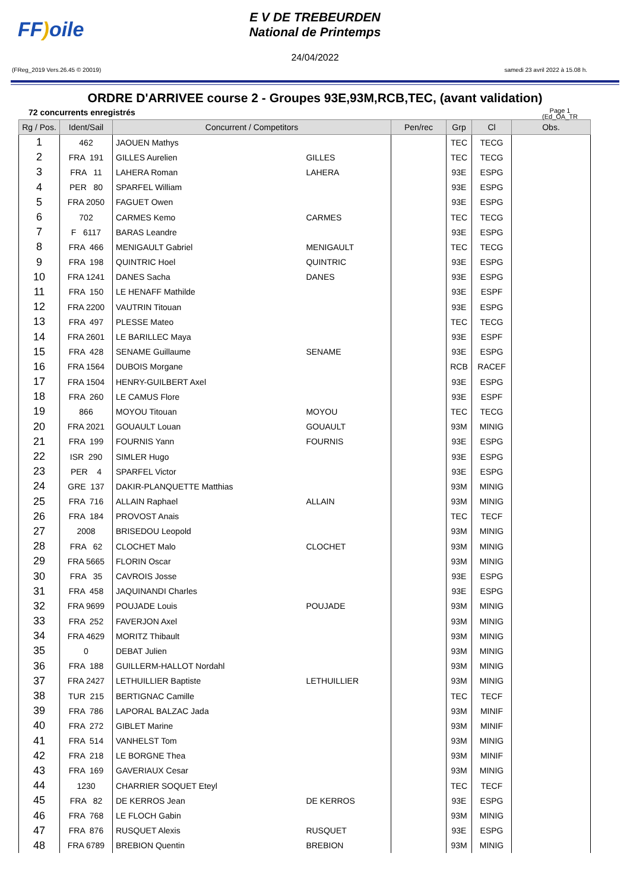FF) oile
E V DE TREBEURDEN
National de Printemps
24/04/2022
(FReg_2019 Vers.26.45 © 20019) samedi 23 avril 2022 à 15.08 h.
ORDRE D'ARRIVEE course 2 - Groupes 93E,93M,RCB,TEC, (avant validation)
72 concurrents enregistrés Page 1
(Ed_OA_TR
| Rg / Pos. | Ident/Sail | Concurrent / Competitors | | Pen/rec | Grp | Cl | Obs. |
| --- | --- | --- | --- | --- | --- | --- | --- |
| 1 | 462 | JAOUEN Mathys | | | TEC | TECG | |
| 2 | FRA 191 | GILLES Aurelien | GILLES | | TEC | TECG | |
| 3 | FRA 11 | LAHERA Roman | LAHERA | | 93E | ESPG | |
| 4 | PER 80 | SPARFEL William | | | 93E | ESPG | |
| 5 | FRA 2050 | FAGUET Owen | | | 93E | ESPG | |
| 6 | 702 | CARMES Kemo | CARMES | | TEC | TECG | |
| 7 | F 6117 | BARAS Leandre | | | 93E | ESPG | |
| 8 | FRA 466 | MENIGAULT Gabriel | MENIGAULT | | TEC | TECG | |
| 9 | FRA 198 | QUINTRIC Hoel | QUINTRIC | | 93E | ESPG | |
| 10 | FRA 1241 | DANES Sacha | DANES | | 93E | ESPG | |
| 11 | FRA 150 | LE HENAFF Mathilde | | | 93E | ESPF | |
| 12 | FRA 2200 | VAUTRIN Titouan | | | 93E | ESPG | |
| 13 | FRA 497 | PLESSE Mateo | | | TEC | TECG | |
| 14 | FRA 2601 | LE BARILLEC Maya | | | 93E | ESPF | |
| 15 | FRA 428 | SENAME Guillaume | SENAME | | 93E | ESPG | |
| 16 | FRA 1564 | DUBOIS Morgane | | | RCB | RACEF | |
| 17 | FRA 1504 | HENRY-GUILBERT Axel | | | 93E | ESPG | |
| 18 | FRA 260 | LE CAMUS Flore | | | 93E | ESPF | |
| 19 | 866 | MOYOU Titouan | MOYOU | | TEC | TECG | |
| 20 | FRA 2021 | GOUAULT Louan | GOUAULT | | 93M | MINIG | |
| 21 | FRA 199 | FOURNIS Yann | FOURNIS | | 93E | ESPG | |
| 22 | ISR 290 | SIMLER Hugo | | | 93E | ESPG | |
| 23 | PER 4 | SPARFEL Victor | | | 93E | ESPG | |
| 24 | GRE 137 | DAKIR-PLANQUETTE Matthias | | | 93M | MINIG | |
| 25 | FRA 716 | ALLAIN Raphael | ALLAIN | | 93M | MINIG | |
| 26 | FRA 184 | PROVOST Anais | | | TEC | TECF | |
| 27 | 2008 | BRISEDOU Leopold | | | 93M | MINIG | |
| 28 | FRA 62 | CLOCHET Malo | CLOCHET | | 93M | MINIG | |
| 29 | FRA 5665 | FLORIN Oscar | | | 93M | MINIG | |
| 30 | FRA 35 | CAVROIS Josse | | | 93E | ESPG | |
| 31 | FRA 458 | JAQUINANDI Charles | | | 93E | ESPG | |
| 32 | FRA 9699 | POUJADE Louis | POUJADE | | 93M | MINIG | |
| 33 | FRA 252 | FAVERJON Axel | | | 93M | MINIG | |
| 34 | FRA 4629 | MORITZ Thibault | | | 93M | MINIG | |
| 35 | 0 | DEBAT Julien | | | 93M | MINIG | |
| 36 | FRA 188 | GUILLERM-HALLOT Nordahl | | | 93M | MINIG | |
| 37 | FRA 2427 | LETHUILLIER Baptiste | LETHUILLIER | | 93M | MINIG | |
| 38 | TUR 215 | BERTIGNAC Camille | | | TEC | TECF | |
| 39 | FRA 786 | LAPORAL BALZAC Jada | | | 93M | MINIF | |
| 40 | FRA 272 | GIBLET Marine | | | 93M | MINIF | |
| 41 | FRA 514 | VANHELST Tom | | | 93M | MINIG | |
| 42 | FRA 218 | LE BORGNE Thea | | | 93M | MINIF | |
| 43 | FRA 169 | GAVERIAUX Cesar | | | 93M | MINIG | |
| 44 | 1230 | CHARRIER SOQUET Eteyl | | | TEC | TECF | |
| 45 | FRA 82 | DE KERROS Jean | DE KERROS | | 93E | ESPG | |
| 46 | FRA 768 | LE FLOCH Gabin | | | 93M | MINIG | |
| 47 | FRA 876 | RUSQUET Alexis | RUSQUET | | 93E | ESPG | |
| 48 | FRA 6789 | BREBION Quentin | BREBION | | 93M | MINIG | |